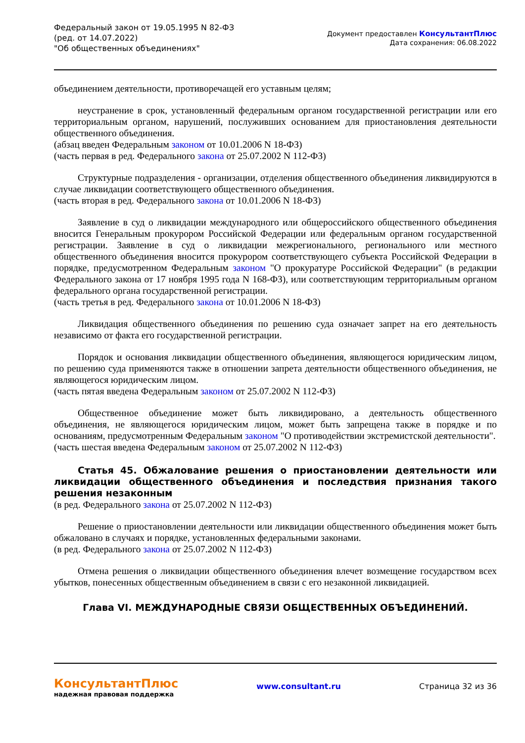Федеральный закон от 19.05.1995 N 82-ФЗ
(ред. от 14.07.2022)
"Об общественных объединениях"
Документ предоставлен КонсультантПлюс
Дата сохранения: 06.08.2022
объединением деятельности, противоречащей его уставным целям;
неустранение в срок, установленный федеральным органом государственной регистрации или его территориальным органом, нарушений, послуживших основанием для приостановления деятельности общественного объединения.
(абзац введен Федеральным законом от 10.01.2006 N 18-ФЗ)
(часть первая в ред. Федерального закона от 25.07.2002 N 112-ФЗ)
Структурные подразделения - организации, отделения общественного объединения ликвидируются в случае ликвидации соответствующего общественного объединения.
(часть вторая в ред. Федерального закона от 10.01.2006 N 18-ФЗ)
Заявление в суд о ликвидации международного или общероссийского общественного объединения вносится Генеральным прокурором Российской Федерации или федеральным органом государственной регистрации. Заявление в суд о ликвидации межрегионального, регионального или местного общественного объединения вносится прокурором соответствующего субъекта Российской Федерации в порядке, предусмотренном Федеральным законом "О прокуратуре Российской Федерации" (в редакции Федерального закона от 17 ноября 1995 года N 168-ФЗ), или соответствующим территориальным органом федерального органа государственной регистрации.
(часть третья в ред. Федерального закона от 10.01.2006 N 18-ФЗ)
Ликвидация общественного объединения по решению суда означает запрет на его деятельность независимо от факта его государственной регистрации.
Порядок и основания ликвидации общественного объединения, являющегося юридическим лицом, по решению суда применяются также в отношении запрета деятельности общественного объединения, не являющегося юридическим лицом.
(часть пятая введена Федеральным законом от 25.07.2002 N 112-ФЗ)
Общественное объединение может быть ликвидировано, а деятельность общественного объединения, не являющегося юридическим лицом, может быть запрещена также в порядке и по основаниям, предусмотренным Федеральным законом "О противодействии экстремистской деятельности".
(часть шестая введена Федеральным законом от 25.07.2002 N 112-ФЗ)
Статья 45. Обжалование решения о приостановлении деятельности или ликвидации общественного объединения и последствия признания такого решения незаконным
(в ред. Федерального закона от 25.07.2002 N 112-ФЗ)
Решение о приостановлении деятельности или ликвидации общественного объединения может быть обжаловано в случаях и порядке, установленных федеральными законами.
(в ред. Федерального закона от 25.07.2002 N 112-ФЗ)
Отмена решения о ликвидации общественного объединения влечет возмещение государством всех убытков, понесенных общественным объединением в связи с его незаконной ликвидацией.
Глава VI. МЕЖДУНАРОДНЫЕ СВЯЗИ ОБЩЕСТВЕННЫХ ОБЪЕДИНЕНИЙ.
КонсультантПлюс
надежная правовая поддержка
www.consultant.ru Страница 32 из 36